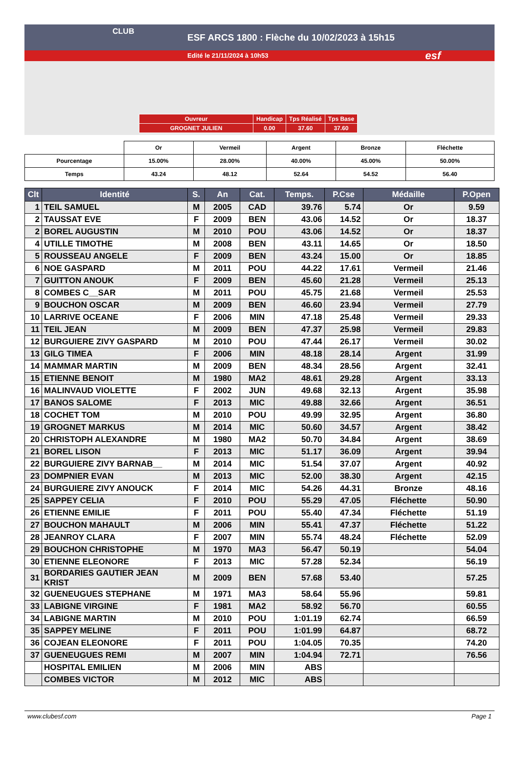CLUB
ESF ARCS 1800 : Flèche du 10/02/2023 à 15h15
Edité le 21/11/2024 à 10h53
esf
| Ouvreur | Handicap | Tps Réalisé | Tps Base |
| GROGNET JULIEN | 0.00 | 37.60 | 37.60 |
| | Or | Vermeil | Argent | Bronze | Fléchette |
| Pourcentage | 15.00% | 28.00% | 40.00% | 45.00% | 50.00% |
| Temps | 43.24 | 48.12 | 52.64 | 54.52 | 56.40 |
| Clt | Identité | S. | An | Cat. | Temps. | P.Cse | Médaille | P.Open |
| --- | --- | --- | --- | --- | --- | --- | --- | --- |
| 1 | TEIL SAMUEL | M | 2005 | CAD | 39.76 | 5.74 | Or | 9.59 |
| 2 | TAUSSAT EVE | F | 2009 | BEN | 43.06 | 14.52 | Or | 18.37 |
| 2 | BOREL AUGUSTIN | M | 2010 | POU | 43.06 | 14.52 | Or | 18.37 |
| 4 | UTILLE TIMOTHE | M | 2008 | BEN | 43.11 | 14.65 | Or | 18.50 |
| 5 | ROUSSEAU ANGELE | F | 2009 | BEN | 43.24 | 15.00 | Or | 18.85 |
| 6 | NOE GASPARD | M | 2011 | POU | 44.22 | 17.61 | Vermeil | 21.46 |
| 7 | GUITTON ANOUK | F | 2009 | BEN | 45.60 | 21.28 | Vermeil | 25.13 |
| 8 | COMBES C__SAR | M | 2011 | POU | 45.75 | 21.68 | Vermeil | 25.53 |
| 9 | BOUCHON OSCAR | M | 2009 | BEN | 46.60 | 23.94 | Vermeil | 27.79 |
| 10 | LARRIVE OCEANE | F | 2006 | MIN | 47.18 | 25.48 | Vermeil | 29.33 |
| 11 | TEIL JEAN | M | 2009 | BEN | 47.37 | 25.98 | Vermeil | 29.83 |
| 12 | BURGUIERE ZIVY GASPARD | M | 2010 | POU | 47.44 | 26.17 | Vermeil | 30.02 |
| 13 | GILG TIMEA | F | 2006 | MIN | 48.18 | 28.14 | Argent | 31.99 |
| 14 | MAMMAR MARTIN | M | 2009 | BEN | 48.34 | 28.56 | Argent | 32.41 |
| 15 | ETIENNE BENOIT | M | 1980 | MA2 | 48.61 | 29.28 | Argent | 33.13 |
| 16 | MALINVAUD VIOLETTE | F | 2002 | JUN | 49.68 | 32.13 | Argent | 35.98 |
| 17 | BANOS SALOME | F | 2013 | MIC | 49.88 | 32.66 | Argent | 36.51 |
| 18 | COCHET TOM | M | 2010 | POU | 49.99 | 32.95 | Argent | 36.80 |
| 19 | GROGNET MARKUS | M | 2014 | MIC | 50.60 | 34.57 | Argent | 38.42 |
| 20 | CHRISTOPH ALEXANDRE | M | 1980 | MA2 | 50.70 | 34.84 | Argent | 38.69 |
| 21 | BOREL LISON | F | 2013 | MIC | 51.17 | 36.09 | Argent | 39.94 |
| 22 | BURGUIERE ZIVY BARNAB__ | M | 2014 | MIC | 51.54 | 37.07 | Argent | 40.92 |
| 23 | DOMPNIER EVAN | M | 2013 | MIC | 52.00 | 38.30 | Argent | 42.15 |
| 24 | BURGUIERE ZIVY ANOUCK | F | 2014 | MIC | 54.26 | 44.31 | Bronze | 48.16 |
| 25 | SAPPEY CELIA | F | 2010 | POU | 55.29 | 47.05 | Fléchette | 50.90 |
| 26 | ETIENNE EMILIE | F | 2011 | POU | 55.40 | 47.34 | Fléchette | 51.19 |
| 27 | BOUCHON MAHAULT | M | 2006 | MIN | 55.41 | 47.37 | Fléchette | 51.22 |
| 28 | JEANROY CLARA | F | 2007 | MIN | 55.74 | 48.24 | Fléchette | 52.09 |
| 29 | BOUCHON CHRISTOPHE | M | 1970 | MA3 | 56.47 | 50.19 | | 54.04 |
| 30 | ETIENNE ELEONORE | F | 2013 | MIC | 57.28 | 52.34 | | 56.19 |
| 31 | BORDARIES GAUTIER JEAN KRIST | M | 2009 | BEN | 57.68 | 53.40 | | 57.25 |
| 32 | GUENEUGUES STEPHANE | M | 1971 | MA3 | 58.64 | 55.96 | | 59.81 |
| 33 | LABIGNE VIRGINE | F | 1981 | MA2 | 58.92 | 56.70 | | 60.55 |
| 34 | LABIGNE MARTIN | M | 2010 | POU | 1:01.19 | 62.74 | | 66.59 |
| 35 | SAPPEY MELINE | F | 2011 | POU | 1:01.99 | 64.87 | | 68.72 |
| 36 | COJEAN ELEONORE | F | 2011 | POU | 1:04.05 | 70.35 | | 74.20 |
| 37 | GUENEUGUES REMI | M | 2007 | MIN | 1:04.94 | 72.71 | | 76.56 |
| | HOSPITAL EMILIEN | M | 2006 | MIN | ABS | | | |
| | COMBES VICTOR | M | 2012 | MIC | ABS | | | |
www.clubesf.com Page 1